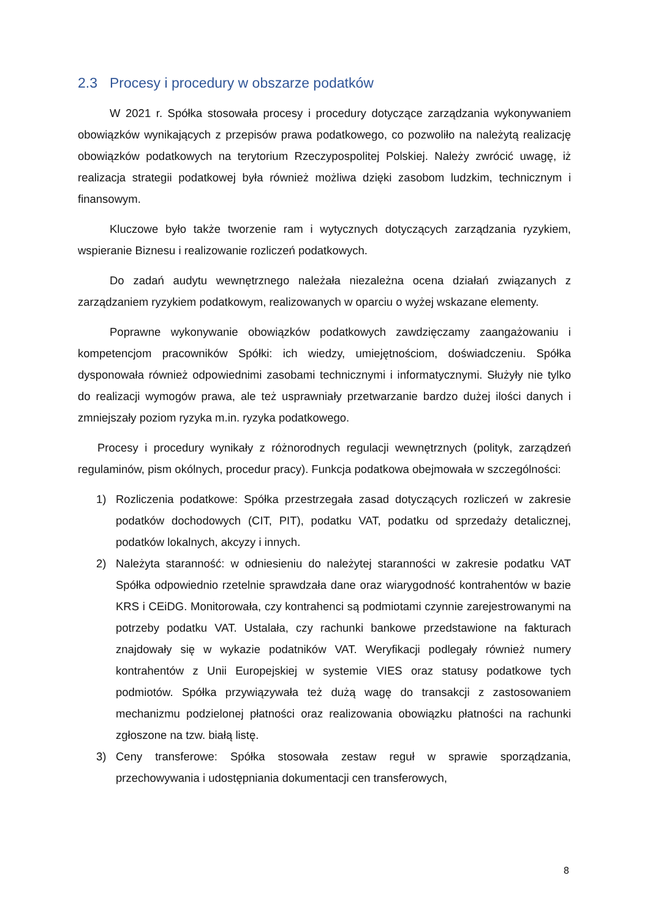2.3 Procesy i procedury w obszarze podatków
W 2021 r. Spółka stosowała procesy i procedury dotyczące zarządzania wykonywaniem obowiązków wynikających z przepisów prawa podatkowego, co pozwoliło na należytą realizację obowiązków podatkowych na terytorium Rzeczypospolitej Polskiej. Należy zwrócić uwagę, iż realizacja strategii podatkowej była również możliwa dzięki zasobom ludzkim, technicznym i finansowym.
Kluczowe było także tworzenie ram i wytycznych dotyczących zarządzania ryzykiem, wspieranie Biznesu i realizowanie rozliczeń podatkowych.
Do zadań audytu wewnętrznego należała niezależna ocena działań związanych z zarządzaniem ryzykiem podatkowym, realizowanych w oparciu o wyżej wskazane elementy.
Poprawne wykonywanie obowiązków podatkowych zawdzięczamy zaangażowaniu i kompetencjom pracowników Spółki: ich wiedzy, umiejętnościom, doświadczeniu. Spółka dysponowała również odpowiednimi zasobami technicznymi i informatycznymi. Służyły nie tylko do realizacji wymogów prawa, ale też usprawniały przetwarzanie bardzo dużej ilości danych i zmniejszały poziom ryzyka m.in. ryzyka podatkowego.
Procesy i procedury wynikały z różnorodnych regulacji wewnętrznych (polityk, zarządzeń regulaminów, pism okólnych, procedur pracy). Funkcja podatkowa obejmowała w szczególności:
1) Rozliczenia podatkowe: Spółka przestrzegała zasad dotyczących rozliczeń w zakresie podatków dochodowych (CIT, PIT), podatku VAT, podatku od sprzedaży detalicznej, podatków lokalnych, akcyzy i innych.
2) Należyta staranność: w odniesieniu do należytej staranności w zakresie podatku VAT Spółka odpowiednio rzetelnie sprawdzała dane oraz wiarygodność kontrahentów w bazie KRS i CEiDG. Monitorowała, czy kontrahenci są podmiotami czynnie zarejestrowanymi na potrzeby podatku VAT. Ustalała, czy rachunki bankowe przedstawione na fakturach znajdowały się w wykazie podatników VAT. Weryfikacji podlegały również numery kontrahentów z Unii Europejskiej w systemie VIES oraz statusy podatkowe tych podmiotów. Spółka przywiązywała też dużą wagę do transakcji z zastosowaniem mechanizmu podzielonej płatności oraz realizowania obowiązku płatności na rachunki zgłoszone na tzw. białą listę.
3) Ceny transferowe: Spółka stosowała zestaw reguł w sprawie sporządzania, przechowywania i udostępniania dokumentacji cen transferowych,
8